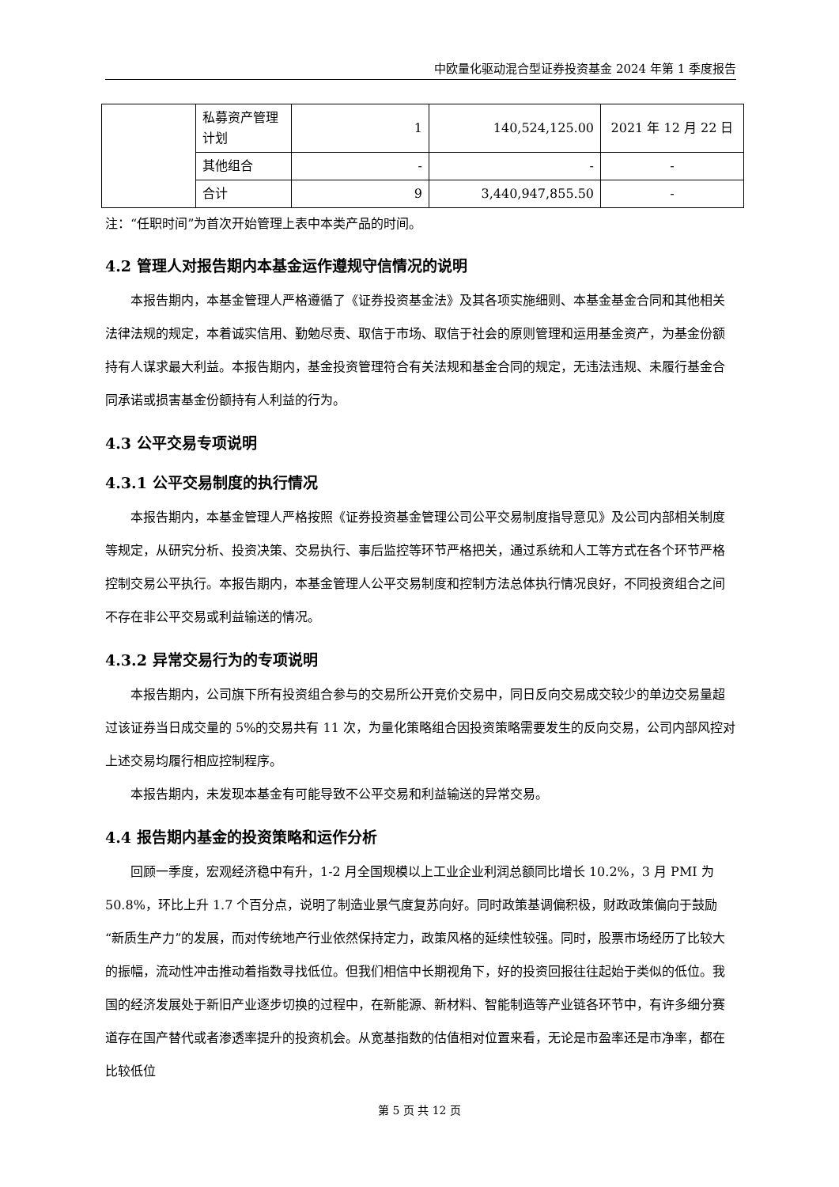中欧量化驱动混合型证券投资基金 2024 年第 1 季度报告
| | 私募资产管理计划 | 1 | 140,524,125.00 | 2021 年 12 月 22 日 |
| | 其他组合 | - | - | - |
| | 合计 | 9 | 3,440,947,855.50 | - |
注：“任职时间”为首次开始管理上表中本类产品的时间。
4.2 管理人对报告期内本基金运作遵规守信情况的说明
本报告期内，本基金管理人严格遵循了《证券投资基金法》及其各项实施细则、本基金基金合同和其他相关法律法规的规定，本着诚实信用、勤勉尽责、取信于市场、取信于社会的原则管理和运用基金资产，为基金份额持有人谋求最大利益。本报告期内，基金投资管理符合有关法规和基金合同的规定，无违法违规、未履行基金合同承诺或损害基金份额持有人利益的行为。
4.3 公平交易专项说明
4.3.1 公平交易制度的执行情况
本报告期内，本基金管理人严格按照《证券投资基金管理公司公平交易制度指导意见》及公司内部相关制度等规定，从研究分析、投资决策、交易执行、事后监控等环节严格把关，通过系统和人工等方式在各个环节严格控制交易公平执行。本报告期内，本基金管理人公平交易制度和控制方法总体执行情况良好，不同投资组合之间不存在非公平交易或利益输送的情况。
4.3.2 异常交易行为的专项说明
本报告期内，公司旗下所有投资组合参与的交易所公开竞价交易中，同日反向交易成交较少的单边交易量超过该证券当日成交量的 5%的交易共有 11 次，为量化策略组合因投资策略需要发生的反向交易，公司内部风控对上述交易均履行相应控制程序。
本报告期内，未发现本基金有可能导致不公平交易和利益输送的异常交易。
4.4 报告期内基金的投资策略和运作分析
回顾一季度，宏观经济稳中有升，1-2 月全国规模以上工业企业利润总额同比增长 10.2%，3 月 PMI 为 50.8%，环比上升 1.7 个百分点，说明了制造业景气度复苏向好。同时政策基调偏积极，财政政策偏向于鼓励“新质生产力”的发展，而对传统地产行业依然保持定力，政策风格的延续性较强。同时，股票市场经历了比较大的振幅，流动性冲击推动着指数寻找低位。但我们相信中长期视角下，好的投资回报往往起始于类似的低位。我国的经济发展处于新旧产业逐步切换的过程中，在新能源、新材料、智能制造等产业链各环节中，有许多细分赛道存在国产替代或者渗透率提升的投资机会。从宽基指数的估值相对位置来看，无论是市盈率还是市净率，都在比较低位
第 5 页 共 12 页